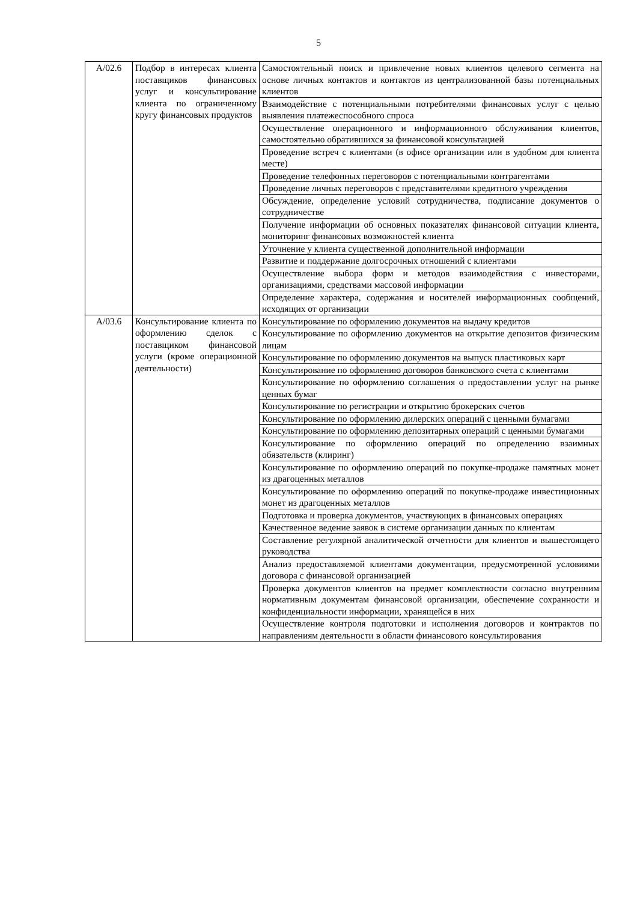5
| А/02.6 | Подбор в интересах клиента поставщиков финансовых услуг и консультирование клиента по ограниченному кругу финансовых продуктов | Самостоятельный поиск и привлечение новых клиентов целевого сегмента на основе личных контактов и контактов из централизованной базы потенциальных клиентов |
| | | Взаимодействие с потенциальными потребителями финансовых услуг с целью выявления платежеспособного спроса |
| | | Осуществление операционного и информационного обслуживания клиентов, самостоятельно обратившихся за финансовой консультацией |
| | | Проведение встреч с клиентами (в офисе организации или в удобном для клиента месте) |
| | | Проведение телефонных переговоров с потенциальными контрагентами |
| | | Проведение личных переговоров с представителями кредитного учреждения |
| | | Обсуждение, определение условий сотрудничества, подписание документов о сотрудничестве |
| | | Получение информации об основных показателях финансовой ситуации клиента, мониторинг финансовых возможностей клиента |
| | | Уточнение у клиента существенной дополнительной информации |
| | | Развитие и поддержание долгосрочных отношений с клиентами |
| | | Осуществление выбора форм и методов взаимодействия с инвесторами, организациями, средствами массовой информации |
| | | Определение характера, содержания и носителей информационных сообщений, исходящих от организации |
| А/03.6 | Консультирование клиента по оформлению сделок с поставщиком финансовой услуги (кроме операционной деятельности) | Консультирование по оформлению документов на выдачу кредитов |
| | | Консультирование по оформлению документов на открытие депозитов физическим лицам |
| | | Консультирование по оформлению документов на выпуск пластиковых карт |
| | | Консультирование по оформлению договоров банковского счета с клиентами |
| | | Консультирование по оформлению соглашения о предоставлении услуг на рынке ценных бумаг |
| | | Консультирование по регистрации и открытию брокерских счетов |
| | | Консультирование по оформлению дилерских операций с ценными бумагами |
| | | Консультирование по оформлению депозитарных операций с ценными бумагами |
| | | Консультирование по оформлению операций по определению взаимных обязательств (клиринг) |
| | | Консультирование по оформлению операций по покупке-продаже памятных монет из драгоценных металлов |
| | | Консультирование по оформлению операций по покупке-продаже инвестиционных монет из драгоценных металлов |
| | | Подготовка и проверка документов, участвующих в финансовых операциях |
| | | Качественное ведение заявок в системе организации данных по клиентам |
| | | Составление регулярной аналитической отчетности для клиентов и вышестоящего руководства |
| | | Анализ предоставляемой клиентами документации, предусмотренной условиями договора с финансовой организацией |
| | | Проверка документов клиентов на предмет комплектности согласно внутренним нормативным документам финансовой организации, обеспечение сохранности и конфиденциальности информации, хранящейся в них |
| | | Осуществление контроля подготовки и исполнения договоров и контрактов по направлениям деятельности в области финансового консультирования |